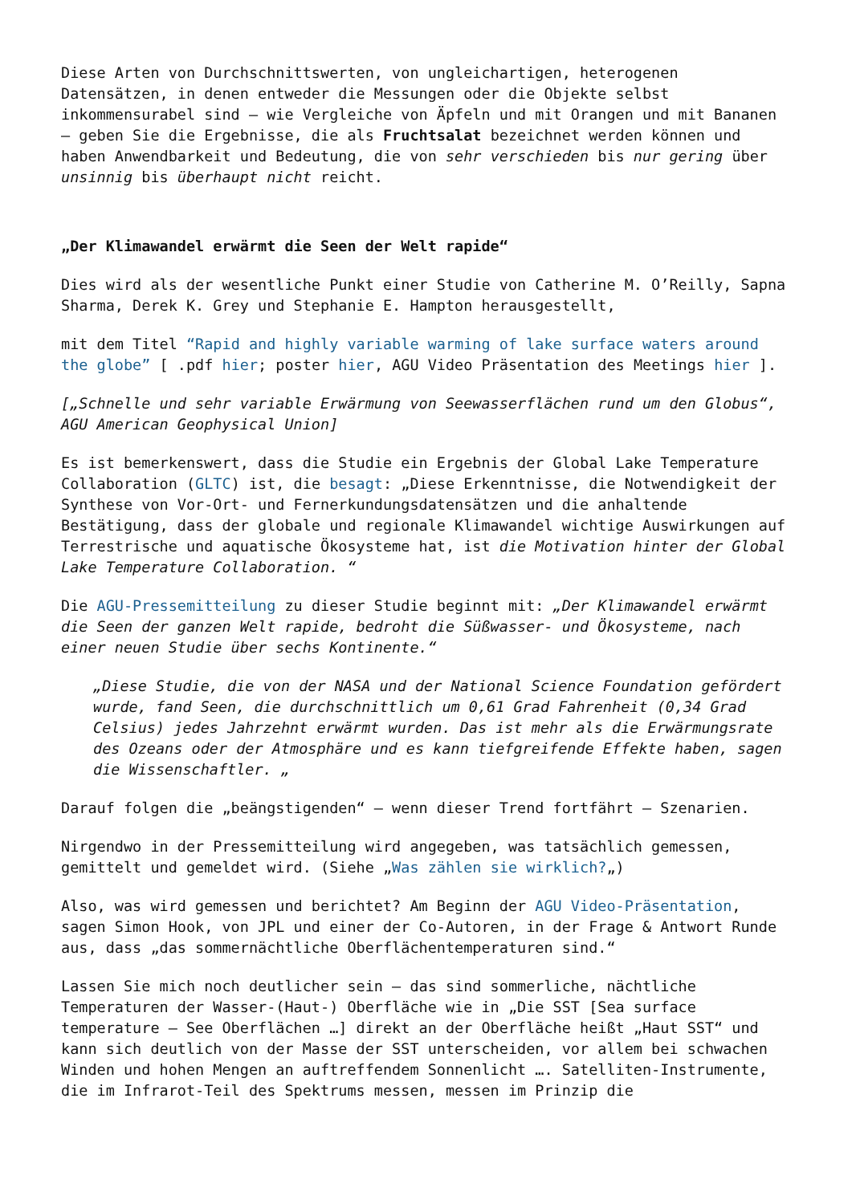Diese Arten von Durchschnittswerten, von ungleichartigen, heterogenen Datensätzen, in denen entweder die Messungen oder die Objekte selbst inkommensurabel sind – wie Vergleiche von Äpfeln und mit Orangen und mit Bananen – geben Sie die Ergebnisse, die als Fruchtsalat bezeichnet werden können und haben Anwendbarkeit und Bedeutung, die von sehr verschieden bis nur gering über unsinnig bis überhaupt nicht reicht.
„Der Klimawandel erwärmt die Seen der Welt rapide“
Dies wird als der wesentliche Punkt einer Studie von Catherine M. O’Reilly, Sapna Sharma, Derek K. Grey und Stephanie E. Hampton herausgestellt,
mit dem Titel “Rapid and highly variable warming of lake surface waters around the globe” [ .pdf hier; poster hier, AGU Video Präsentation des Meetings hier ].
[„Schnelle und sehr variable Erwärmung von Seewasserflächen rund um den Globus“, AGU American Geophysical Union]
Es ist bemerkenswert, dass die Studie ein Ergebnis der Global Lake Temperature Collaboration (GLTC) ist, die besagt: „Diese Erkenntnisse, die Notwendigkeit der Synthese von Vor-Ort- und Fernerkundungsdatensätzen und die anhaltende Bestätigung, dass der globale und regionale Klimawandel wichtige Auswirkungen auf Terrestrische und aquatische Ökosysteme hat, ist die Motivation hinter der Global Lake Temperature Collaboration. “
Die AGU-Pressemitteilung zu dieser Studie beginnt mit: „Der Klimawandel erwärmt die Seen der ganzen Welt rapide, bedroht die Süßwasser- und Ökosysteme, nach einer neuen Studie über sechs Kontinente.“
„Diese Studie, die von der NASA und der National Science Foundation gefördert wurde, fand Seen, die durchschnittlich um 0,61 Grad Fahrenheit (0,34 Grad Celsius) jedes Jahrzehnt erwärmt wurden. Das ist mehr als die Erwärmungsrate des Ozeans oder der Atmosphäre und es kann tiefgreifende Effekte haben, sagen die Wissenschaftler. „
Darauf folgen die „beängstigenden“ – wenn dieser Trend fortfährt – Szenarien.
Nirgendwo in der Pressemitteilung wird angegeben, was tatsächlich gemessen, gemittelt und gemeldet wird. (Siehe „Was zählen sie wirklich?„)
Also, was wird gemessen und berichtet? Am Beginn der AGU Video-Präsentation, sagen Simon Hook, von JPL und einer der Co-Autoren, in der Frage & Antwort Runde aus, dass „das sommernächtliche Oberflächentemperaturen sind.“
Lassen Sie mich noch deutlicher sein – das sind sommerliche, nächtliche Temperaturen der Wasser-(Haut-) Oberfläche wie in „Die SST [Sea surface temperature – See Oberflächen …] direkt an der Oberfläche heißt „Haut SST“ und kann sich deutlich von der Masse der SST unterscheiden, vor allem bei schwachen Winden und hohen Mengen an auftreffendem Sonnenlicht …. Satelliten-Instrumente, die im Infrarot-Teil des Spektrums messen, messen im Prinzip die